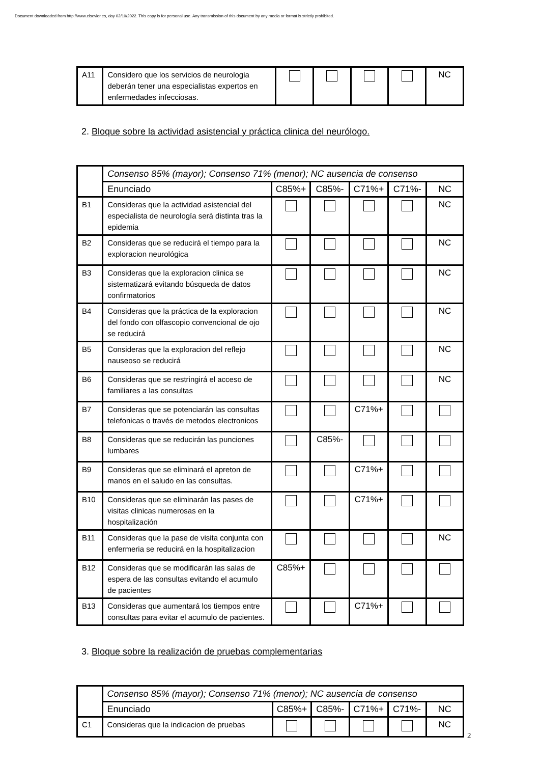Document downloaded from http://www.elsevier.es, day 02/10/2022. This copy is for personal use. Any transmission of this document by any media or format is strictly prohibited.
| A11 | Considero que los servicios de neurologia deberán tener una especialistas expertos en enfermedades infecciosas. | | | | | NC |
2. Bloque sobre la actividad asistencial y práctica clinica del neurólogo.
| | Consenso 85% (mayor); Consenso 71% (menor); NC ausencia de consenso | | | | | |
| | Enunciado | C85%+ | C85%- | C71%+ | C71%- | NC |
| B1 | Consideras que la actividad asistencial del especialista de neurología será distinta tras la epidemia | | | | | NC |
| B2 | Consideras que se reducirá el tiempo para la exploracion neurológica | | | | | NC |
| B3 | Consideras que la exploracion clinica se sistematizará evitando búsqueda de datos confirmatorios | | | | | NC |
| B4 | Consideras que la práctica de la exploracion del fondo con olfascopio convencional de ojo se reducirá | | | | | NC |
| B5 | Consideras que la exploracion del reflejo nauseoso se reducirá | | | | | NC |
| B6 | Consideras que se restringirá el acceso de familiares a las consultas | | | | | NC |
| B7 | Consideras que se potenciarán las consultas telefonicas o través de metodos electronicos | | | C71%+ | | |
| B8 | Consideras que se reducirán las punciones lumbares | | C85%- | | | |
| B9 | Consideras que se eliminará el apreton de manos en el saludo en las consultas. | | | C71%+ | | |
| B10 | Consideras que se eliminarán las pases de visitas clinicas numerosas en la hospitalización | | | C71%+ | | |
| B11 | Consideras que la pase de visita conjunta con enfermeria se reducirá en la hospitalizacion | | | | | NC |
| B12 | Consideras que se modificarán las salas de espera de las consultas evitando el acumulo de pacientes | C85%+ | | | | |
| B13 | Consideras que aumentará los tiempos entre consultas para evitar el acumulo de pacientes. | | | C71%+ | | |
3. Bloque sobre la realización de pruebas complementarias
| | Consenso 85% (mayor); Consenso 71% (menor); NC ausencia de consenso | | | | | |
| | Enunciado | C85%+ | C85%- | C71%+ | C71%- | NC |
| C1 | Consideras que la indicacion de pruebas | | | | | NC |
2